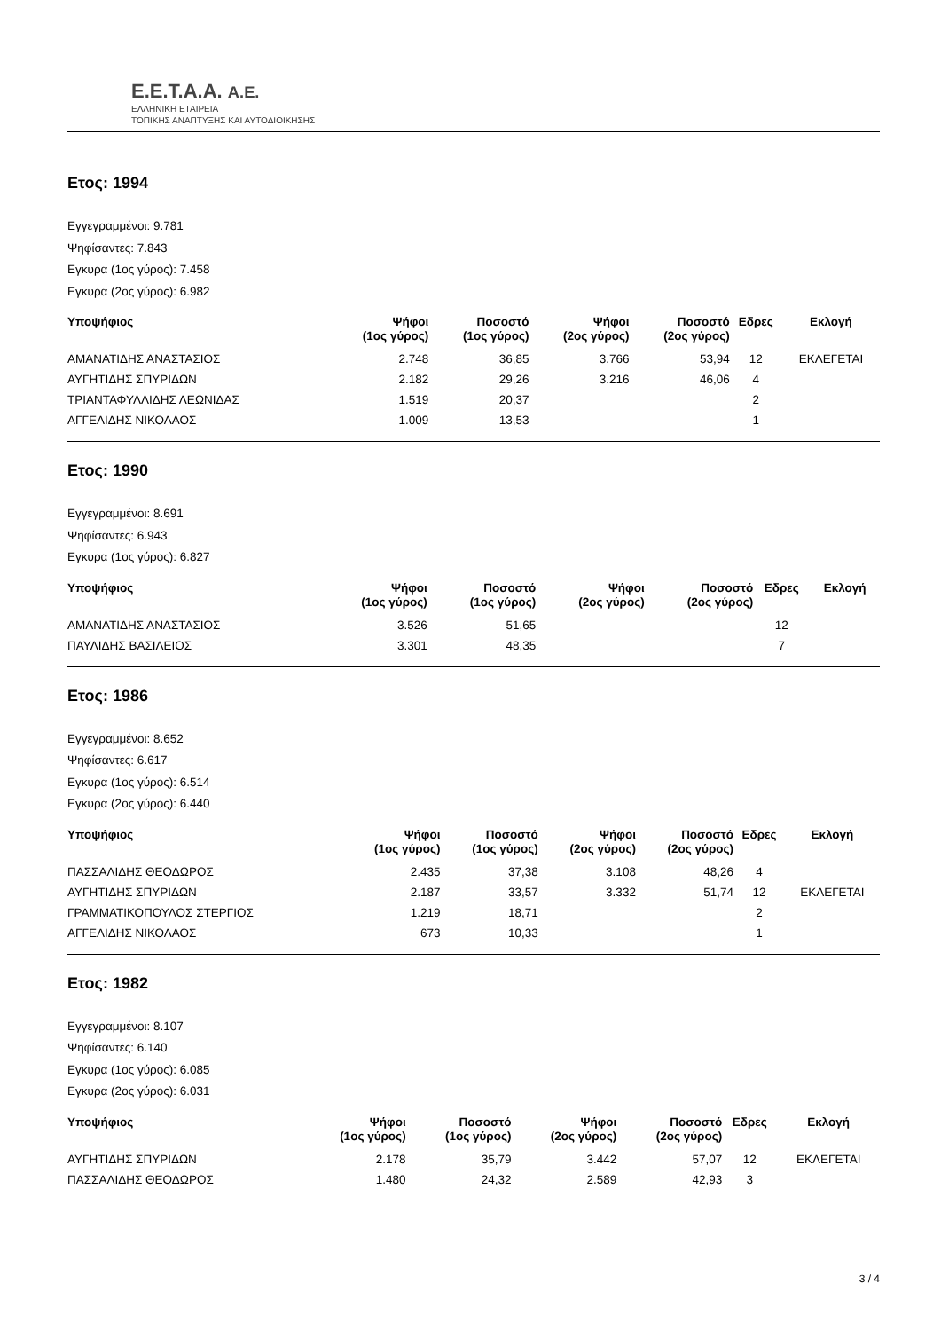E.E.T.A.A. A.E.
ΕΛΛΗΝΙΚΗ ΕΤΑΙΡΕΙΑ
ΤΟΠΙΚΗΣ ΑΝΑΠΤΥΞΗΣ ΚΑΙ ΑΥΤΟΔΙΟΙΚΗΣΗΣ
Ετος: 1994
Εγγεγραμμένοι: 9.781
Ψηφίσαντες: 7.843
Εγκυρα (1ος γύρος): 7.458
Εγκυρα (2ος γύρος): 6.982
| Υποψήφιος | Ψήφοι (1ος γύρος) | Ποσοστό (1ος γύρος) | Ψήφοι (2ος γύρος) | Ποσοστό (2ος γύρος) | Εδρες | Εκλογή |
| --- | --- | --- | --- | --- | --- | --- |
| ΑΜΑΝΑΤΙΔΗΣ ΑΝΑΣΤΑΣΙΟΣ | 2.748 | 36,85 | 3.766 | 53,94 | 12 | ΕΚΛΕΓΕΤΑΙ |
| ΑΥΓΗΤΙΔΗΣ ΣΠΥΡΙΔΩΝ | 2.182 | 29,26 | 3.216 | 46,06 | 4 | |
| ΤΡΙΑΝΤΑΦΥΛΛΙΔΗΣ ΛΕΩΝΙΔΑΣ | 1.519 | 20,37 | | | 2 | |
| ΑΓΓΕΛΙΔΗΣ ΝΙΚΟΛΑΟΣ | 1.009 | 13,53 | | | 1 | |
Ετος: 1990
Εγγεγραμμένοι: 8.691
Ψηφίσαντες: 6.943
Εγκυρα (1ος γύρος): 6.827
| Υποψήφιος | Ψήφοι (1ος γύρος) | Ποσοστό (1ος γύρος) | Ψήφοι (2ος γύρος) | Ποσοστό (2ος γύρος) | Εδρες | Εκλογή |
| --- | --- | --- | --- | --- | --- | --- |
| ΑΜΑΝΑΤΙΔΗΣ ΑΝΑΣΤΑΣΙΟΣ | 3.526 | 51,65 | | | 12 | |
| ΠΑΥΛΙΔΗΣ ΒΑΣΙΛΕΙΟΣ | 3.301 | 48,35 | | | 7 | |
Ετος: 1986
Εγγεγραμμένοι: 8.652
Ψηφίσαντες: 6.617
Εγκυρα (1ος γύρος): 6.514
Εγκυρα (2ος γύρος): 6.440
| Υποψήφιος | Ψήφοι (1ος γύρος) | Ποσοστό (1ος γύρος) | Ψήφοι (2ος γύρος) | Ποσοστό (2ος γύρος) | Εδρες | Εκλογή |
| --- | --- | --- | --- | --- | --- | --- |
| ΠΑΣΣΑΛΙΔΗΣ ΘΕΟΔΩΡΟΣ | 2.435 | 37,38 | 3.108 | 48,26 | 4 | |
| ΑΥΓΗΤΙΔΗΣ ΣΠΥΡΙΔΩΝ | 2.187 | 33,57 | 3.332 | 51,74 | 12 | ΕΚΛΕΓΕΤΑΙ |
| ΓΡΑΜΜΑΤΙΚΟΠΟΥΛΟΣ ΣΤΕΡΓΙΟΣ | 1.219 | 18,71 | | | 2 | |
| ΑΓΓΕΛΙΔΗΣ ΝΙΚΟΛΑΟΣ | 673 | 10,33 | | | 1 | |
Ετος: 1982
Εγγεγραμμένοι: 8.107
Ψηφίσαντες: 6.140
Εγκυρα (1ος γύρος): 6.085
Εγκυρα (2ος γύρος): 6.031
| Υποψήφιος | Ψήφοι (1ος γύρος) | Ποσοστό (1ος γύρος) | Ψήφοι (2ος γύρος) | Ποσοστό (2ος γύρος) | Εδρες | Εκλογή |
| --- | --- | --- | --- | --- | --- | --- |
| ΑΥΓΗΤΙΔΗΣ ΣΠΥΡΙΔΩΝ | 2.178 | 35,79 | 3.442 | 57,07 | 12 | ΕΚΛΕΓΕΤΑΙ |
| ΠΑΣΣΑΛΙΔΗΣ ΘΕΟΔΩΡΟΣ | 1.480 | 24,32 | 2.589 | 42,93 | 3 | |
3 / 4